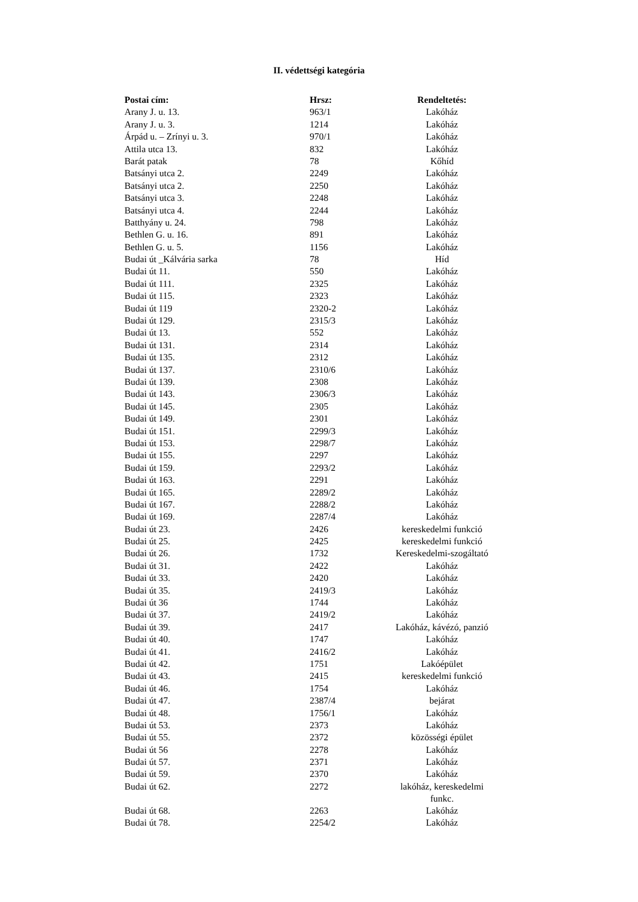II. védettségi kategória
| Postai cím: | Hrsz: | Rendeltetés: |
| --- | --- | --- |
| Arany J. u. 13. | 963/1 | Lakóház |
| Arany J. u. 3. | 1214 | Lakóház |
| Árpád u. – Zrínyi u. 3. | 970/1 | Lakóház |
| Attila utca 13. | 832 | Lakóház |
| Barát patak | 78 | Kőhíd |
| Batsányi utca 2. | 2249 | Lakóház |
| Batsányi utca 2. | 2250 | Lakóház |
| Batsányi utca 3. | 2248 | Lakóház |
| Batsányi utca 4. | 2244 | Lakóház |
| Batthyány u. 24. | 798 | Lakóház |
| Bethlen G. u. 16. | 891 | Lakóház |
| Bethlen G. u. 5. | 1156 | Lakóház |
| Budai út _Kálvária sarka | 78 | Híd |
| Budai út 11. | 550 | Lakóház |
| Budai út 111. | 2325 | Lakóház |
| Budai út 115. | 2323 | Lakóház |
| Budai út 119 | 2320-2 | Lakóház |
| Budai út 129. | 2315/3 | Lakóház |
| Budai út 13. | 552 | Lakóház |
| Budai út 131. | 2314 | Lakóház |
| Budai út 135. | 2312 | Lakóház |
| Budai út 137. | 2310/6 | Lakóház |
| Budai út 139. | 2308 | Lakóház |
| Budai út 143. | 2306/3 | Lakóház |
| Budai út 145. | 2305 | Lakóház |
| Budai út 149. | 2301 | Lakóház |
| Budai út 151. | 2299/3 | Lakóház |
| Budai út 153. | 2298/7 | Lakóház |
| Budai út 155. | 2297 | Lakóház |
| Budai út 159. | 2293/2 | Lakóház |
| Budai út 163. | 2291 | Lakóház |
| Budai út 165. | 2289/2 | Lakóház |
| Budai út 167. | 2288/2 | Lakóház |
| Budai út 169. | 2287/4 | Lakóház |
| Budai út 23. | 2426 | kereskedelmi funkció |
| Budai út 25. | 2425 | kereskedelmi funkció |
| Budai út 26. | 1732 | Kereskedelmi-szogáltató |
| Budai út 31. | 2422 | Lakóház |
| Budai út 33. | 2420 | Lakóház |
| Budai út 35. | 2419/3 | Lakóház |
| Budai út 36 | 1744 | Lakóház |
| Budai út 37. | 2419/2 | Lakóház |
| Budai út 39. | 2417 | Lakóház, kávézó, panzió |
| Budai út 40. | 1747 | Lakóház |
| Budai út 41. | 2416/2 | Lakóház |
| Budai út 42. | 1751 | Lakóépület |
| Budai út 43. | 2415 | kereskedelmi funkció |
| Budai út 46. | 1754 | Lakóház |
| Budai út 47. | 2387/4 | bejárat |
| Budai út 48. | 1756/1 | Lakóház |
| Budai út 53. | 2373 | Lakóház |
| Budai út 55. | 2372 | közösségi épület |
| Budai út 56 | 2278 | Lakóház |
| Budai út 57. | 2371 | Lakóház |
| Budai út 59. | 2370 | Lakóház |
| Budai út 62. | 2272 | lakóház, kereskedelmi funkc. |
| Budai út 68. | 2263 | Lakóház |
| Budai út 78. | 2254/2 | Lakóház |